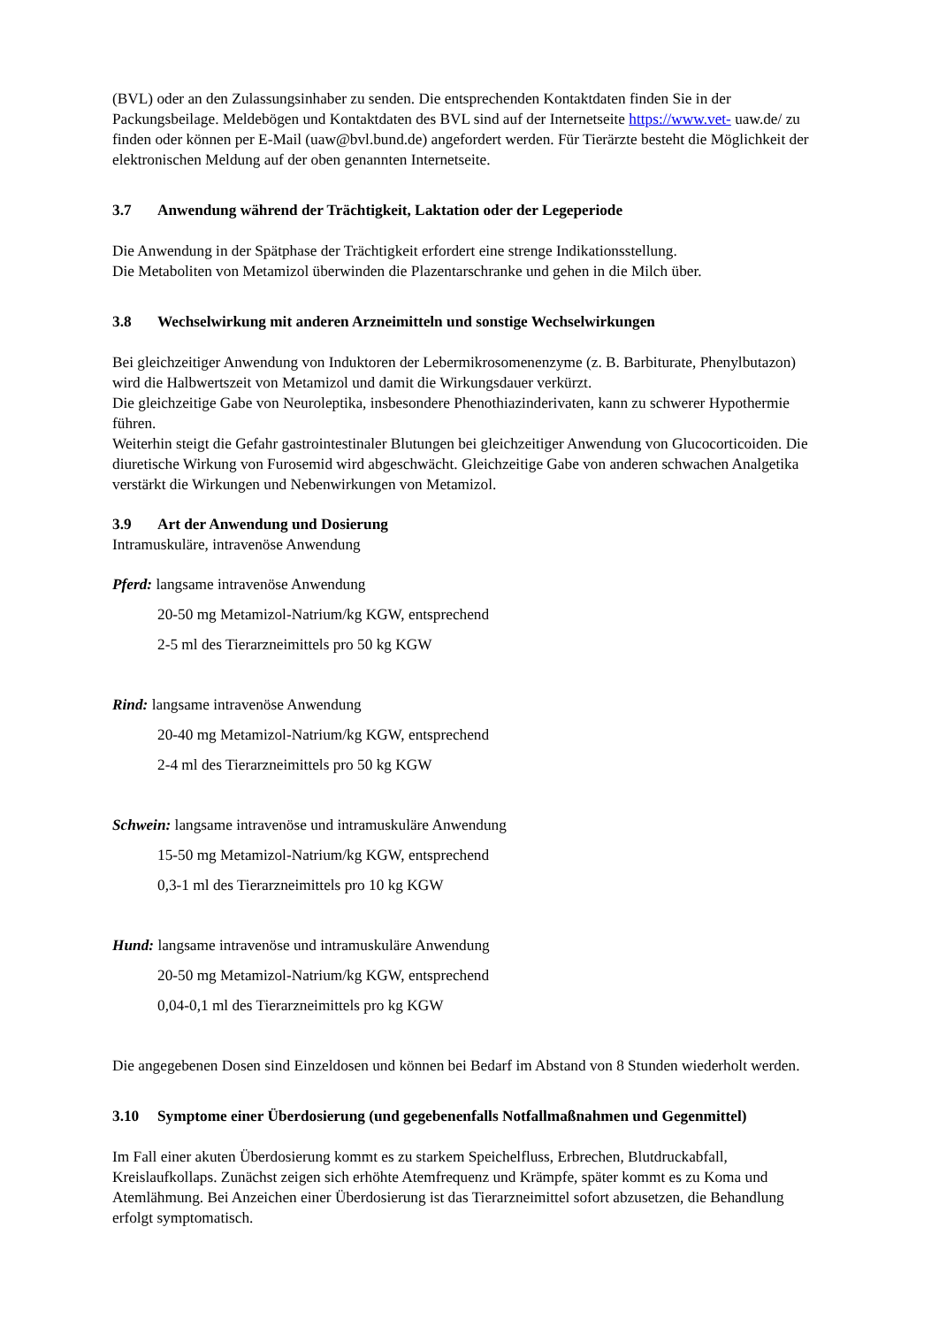(BVL) oder an den Zulassungsinhaber zu senden. Die entsprechenden Kontaktdaten finden Sie in der Packungsbeilage. Meldebögen und Kontaktdaten des BVL sind auf der Internetseite https://www.vet- uaw.de/ zu finden oder können per E-Mail (uaw@bvl.bund.de) angefordert werden. Für Tierärzte besteht die Möglichkeit der elektronischen Meldung auf der oben genannten Internetseite.
3.7 Anwendung während der Trächtigkeit, Laktation oder der Legeperiode
Die Anwendung in der Spätphase der Trächtigkeit erfordert eine strenge Indikationsstellung.
Die Metaboliten von Metamizol überwinden die Plazentarschranke und gehen in die Milch über.
3.8 Wechselwirkung mit anderen Arzneimitteln und sonstige Wechselwirkungen
Bei gleichzeitiger Anwendung von Induktoren der Lebermikrosomenenzyme (z. B. Barbiturate, Phenylbutazon) wird die Halbwertszeit von Metamizol und damit die Wirkungsdauer verkürzt.
Die gleichzeitige Gabe von Neuroleptika, insbesondere Phenothiazinderivaten, kann zu schwerer Hypothermie führen.
Weiterhin steigt die Gefahr gastrointestinaler Blutungen bei gleichzeitiger Anwendung von Glucocorticoiden. Die diuretische Wirkung von Furosemid wird abgeschwächt. Gleichzeitige Gabe von anderen schwachen Analgetika verstärkt die Wirkungen und Nebenwirkungen von Metamizol.
3.9 Art der Anwendung und Dosierung
Intramuskuläre, intravenöse Anwendung
Pferd: langsame intravenöse Anwendung
20-50 mg Metamizol-Natrium/kg KGW, entsprechend
2-5 ml des Tierarzneimittels pro 50 kg KGW
Rind: langsame intravenöse Anwendung
20-40 mg Metamizol-Natrium/kg KGW, entsprechend
2-4 ml des Tierarzneimittels pro 50 kg KGW
Schwein: langsame intravenöse und intramuskuläre Anwendung
15-50 mg Metamizol-Natrium/kg KGW, entsprechend
0,3-1 ml des Tierarzneimittels pro 10 kg KGW
Hund: langsame intravenöse und intramuskuläre Anwendung
20-50 mg Metamizol-Natrium/kg KGW, entsprechend
0,04-0,1 ml des Tierarzneimittels pro kg KGW
Die angegebenen Dosen sind Einzeldosen und können bei Bedarf im Abstand von 8 Stunden wiederholt werden.
3.10 Symptome einer Überdosierung (und gegebenenfalls Notfallmaßnahmen und Gegenmittel)
Im Fall einer akuten Überdosierung kommt es zu starkem Speichelfluss, Erbrechen, Blutdruckabfall, Kreislaufkollaps. Zunächst zeigen sich erhöhte Atemfrequenz und Krämpfe, später kommt es zu Koma und Atemlähmung. Bei Anzeichen einer Überdosierung ist das Tierarzneimittel sofort abzusetzen, die Behandlung erfolgt symptomatisch.